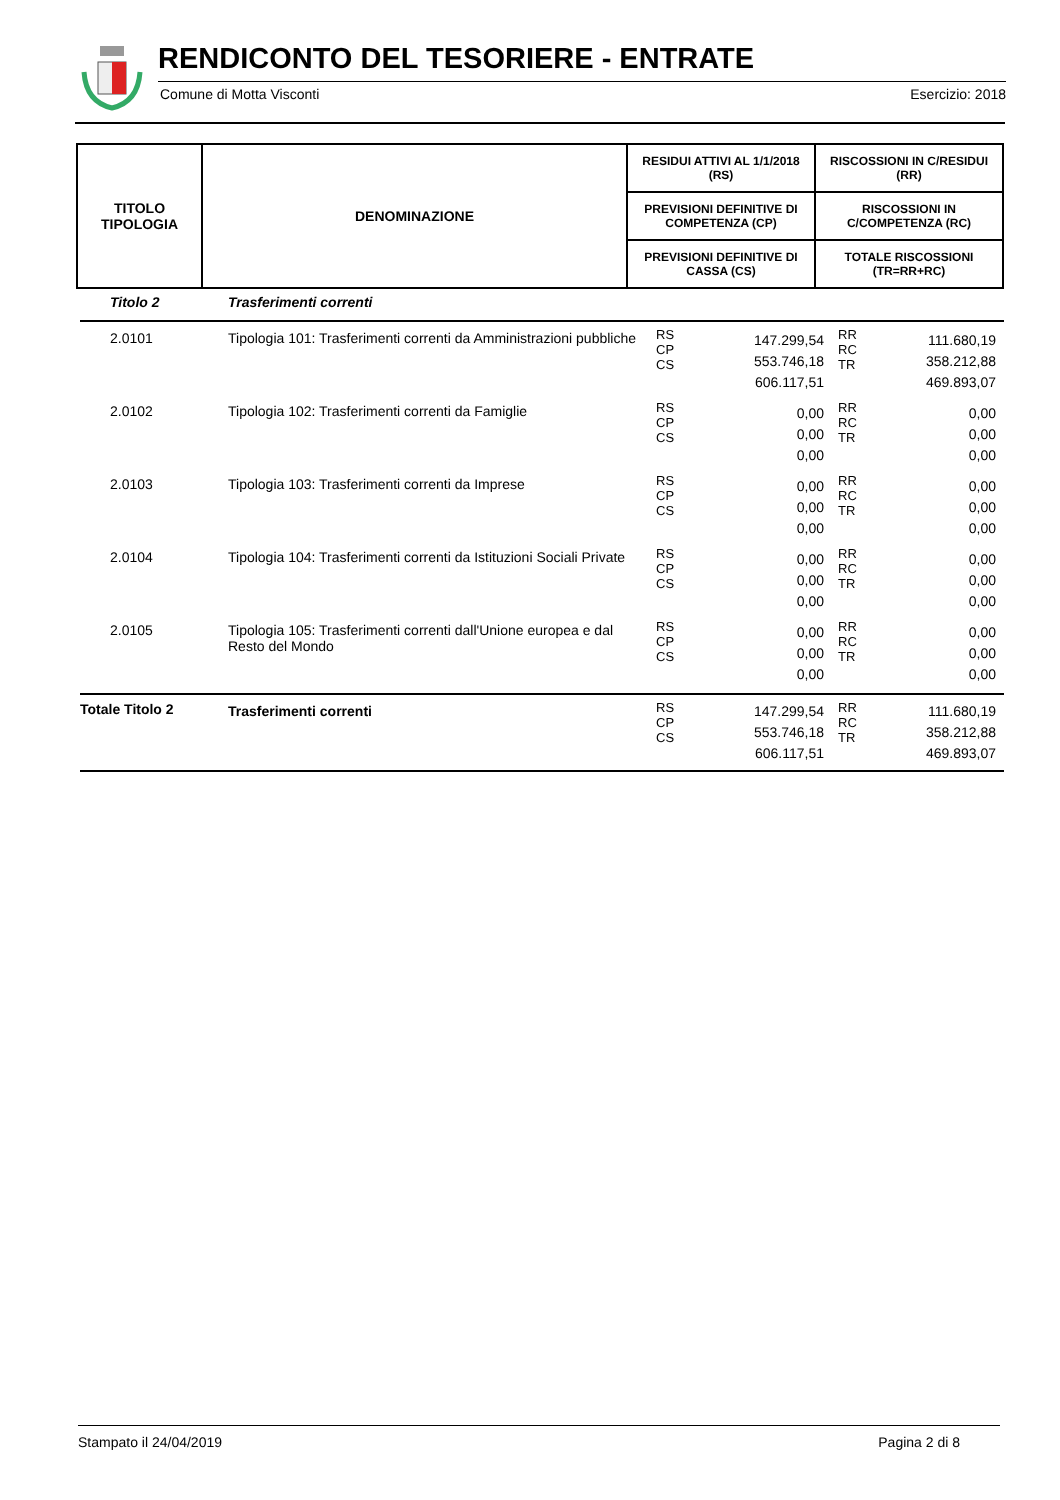RENDICONTO DEL TESORIERE - ENTRATE
Comune di Motta Visconti Esercizio: 2018
| TITOLO TIPOLOGIA | DENOMINAZIONE | RESIDUI ATTIVI AL 1/1/2018 (RS) | RISCOSSIONI IN C/RESIDUI (RR) |
| --- | --- | --- | --- |
| | | PREVISIONI DEFINITIVE DI COMPETENZA (CP) | RISCOSSIONI IN C/COMPETENZA (RC) |
| | | PREVISIONI DEFINITIVE DI CASSA (CS) | TOTALE RISCOSSIONI (TR=RR+RC) |
| Titolo 2 | Trasferimenti correnti | | | | |
| 2.0101 | Tipologia 101: Trasferimenti correnti da Amministrazioni pubbliche | RS CP CS | 147.299,54 553.746,18 606.117,51 | RR RC TR | 111.680,19 358.212,88 469.893,07 |
| 2.0102 | Tipologia 102: Trasferimenti correnti da Famiglie | RS CP CS | 0,00 0,00 0,00 | RR RC TR | 0,00 0,00 0,00 |
| 2.0103 | Tipologia 103: Trasferimenti correnti da Imprese | RS CP CS | 0,00 0,00 0,00 | RR RC TR | 0,00 0,00 0,00 |
| 2.0104 | Tipologia 104: Trasferimenti correnti da Istituzioni Sociali Private | RS CP CS | 0,00 0,00 0,00 | RR RC TR | 0,00 0,00 0,00 |
| 2.0105 | Tipologia 105: Trasferimenti correnti dall'Unione europea e dal Resto del Mondo | RS CP CS | 0,00 0,00 0,00 | RR RC TR | 0,00 0,00 0,00 |
| Totale Titolo 2 | Trasferimenti correnti | RS CP CS | 147.299,54 553.746,18 606.117,51 | RR RC TR | 111.680,19 358.212,88 469.893,07 |
Stampato il 24/04/2019 Pagina 2 di 8